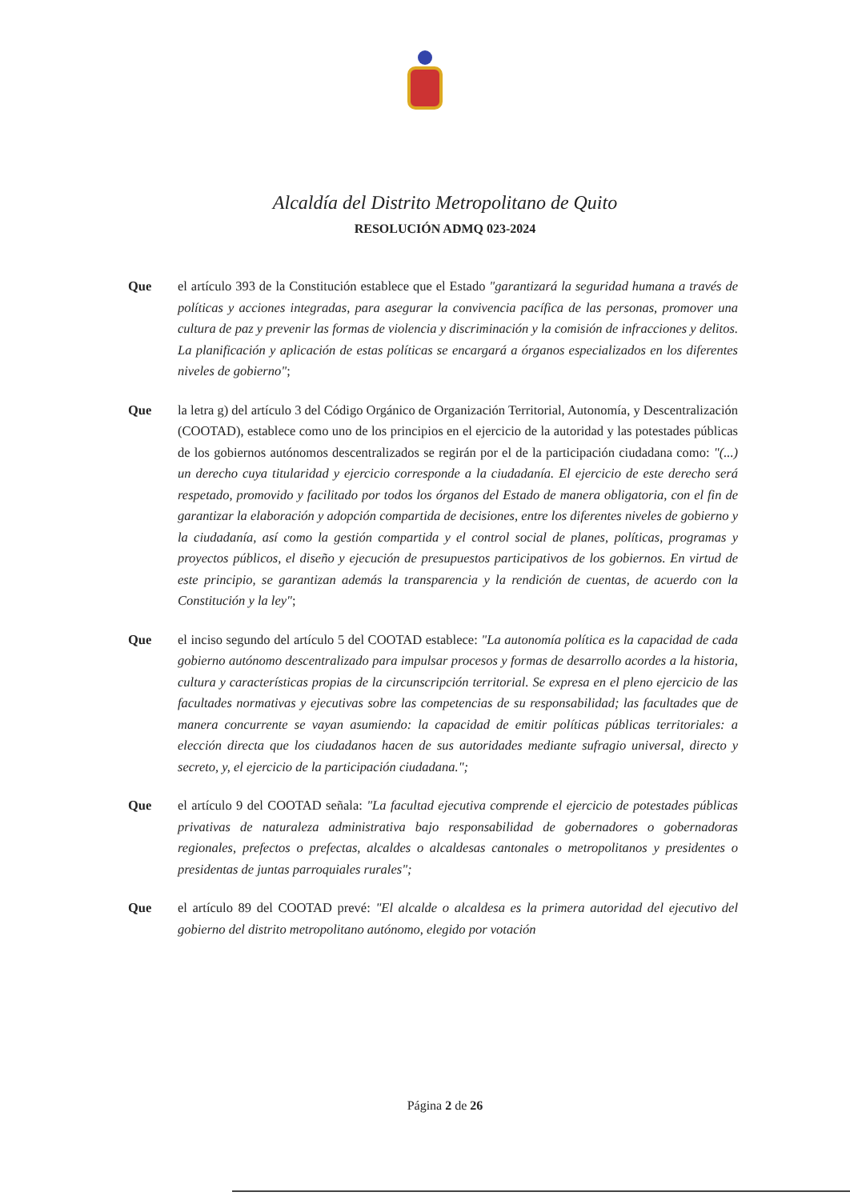Alcaldía del Distrito Metropolitano de Quito
RESOLUCIÓN ADMQ 023-2024
Que el artículo 393 de la Constitución establece que el Estado "garantizará la seguridad humana a través de políticas y acciones integradas, para asegurar la convivencia pacífica de las personas, promover una cultura de paz y prevenir las formas de violencia y discriminación y la comisión de infracciones y delitos. La planificación y aplicación de estas políticas se encargará a órganos especializados en los diferentes niveles de gobierno";
Que la letra g) del artículo 3 del Código Orgánico de Organización Territorial, Autonomía, y Descentralización (COOTAD), establece como uno de los principios en el ejercicio de la autoridad y las potestades públicas de los gobiernos autónomos descentralizados se regirán por el de la participación ciudadana como: "(...) un derecho cuya titularidad y ejercicio corresponde a la ciudadanía. El ejercicio de este derecho será respetado, promovido y facilitado por todos los órganos del Estado de manera obligatoria, con el fin de garantizar la elaboración y adopción compartida de decisiones, entre los diferentes niveles de gobierno y la ciudadanía, así como la gestión compartida y el control social de planes, políticas, programas y proyectos públicos, el diseño y ejecución de presupuestos participativos de los gobiernos. En virtud de este principio, se garantizan además la transparencia y la rendición de cuentas, de acuerdo con la Constitución y la ley";
Que el inciso segundo del artículo 5 del COOTAD establece: "La autonomía política es la capacidad de cada gobierno autónomo descentralizado para impulsar procesos y formas de desarrollo acordes a la historia, cultura y características propias de la circunscripción territorial. Se expresa en el pleno ejercicio de las facultades normativas y ejecutivas sobre las competencias de su responsabilidad; las facultades que de manera concurrente se vayan asumiendo: la capacidad de emitir políticas públicas territoriales: a elección directa que los ciudadanos hacen de sus autoridades mediante sufragio universal, directo y secreto, y, el ejercicio de la participación ciudadana.";
Que el artículo 9 del COOTAD señala: "La facultad ejecutiva comprende el ejercicio de potestades públicas privativas de naturaleza administrativa bajo responsabilidad de gobernadores o gobernadoras regionales, prefectos o prefectas, alcaldes o alcaldesas cantonales o metropolitanos y presidentes o presidentas de juntas parroquiales rurales";
Que el artículo 89 del COOTAD prevé: "El alcalde o alcaldesa es la primera autoridad del ejecutivo del gobierno del distrito metropolitano autónomo, elegido por votación
Página 2 de 26